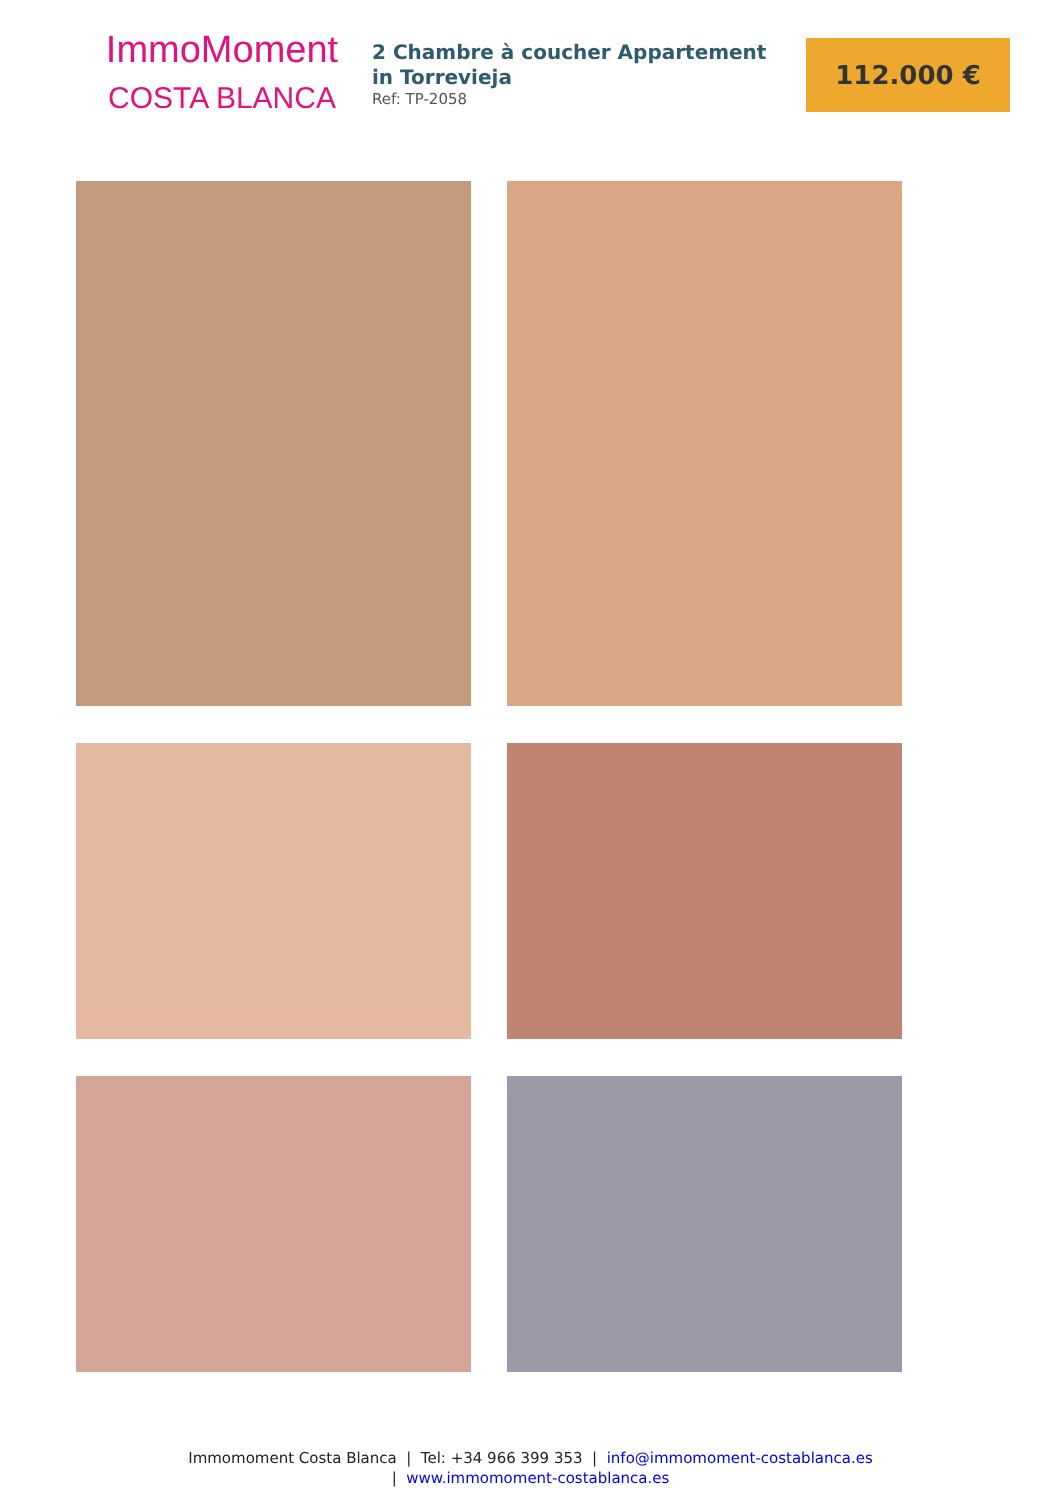ImmoMoment
COSTA BLANCA
2 Chambre à coucher Appartement in Torrevieja
Ref: TP-2058
112.000 €
Immomoment Costa Blanca | Tel: +34 966 399 353 | info@immomoment-costablanca.es
| www.immomoment-costablanca.es